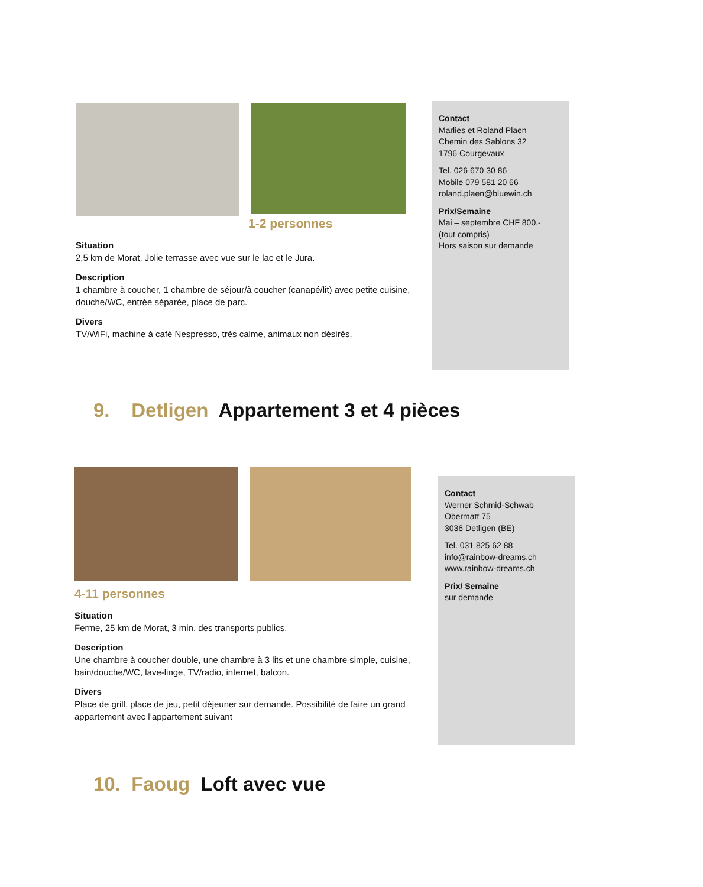1-2 personnes
Situation
2,5 km de Morat. Jolie terrasse avec vue sur le lac et le Jura.
Description
1 chambre à coucher, 1 chambre de séjour/à coucher (canapé/lit) avec petite cuisine, douche/WC, entrée séparée, place de parc.
Divers
TV/WiFi, machine à café Nespresso, très calme, animaux non désirés.
Contact
Marlies et Roland Plaen
Chemin des Sablons 32
1796 Courgevaux
Tel. 026 670 30 86
Mobile 079 581 20 66
roland.plaen@bluewin.ch
Prix/Semaine
Mai – septembre CHF 800.-
(tout compris)
Hors saison sur demande
9. Detligen Appartement 3 et 4 pièces
4-11 personnes
Situation
Ferme, 25 km de Morat, 3 min. des transports publics.
Description
Une chambre à coucher double, une chambre à 3 lits et une chambre simple, cuisine, bain/douche/WC, lave-linge, TV/radio, internet, balcon.
Divers
Place de grill, place de jeu, petit déjeuner sur demande. Possibilité de faire un grand appartement avec l’appartement suivant
Contact
Werner Schmid-Schwab
Obermatt 75
3036 Detligen (BE)
Tel. 031 825 62 88
info@rainbow-dreams.ch
www.rainbow-dreams.ch
Prix/ Semaine
sur demande
10. Faoug Loft avec vue